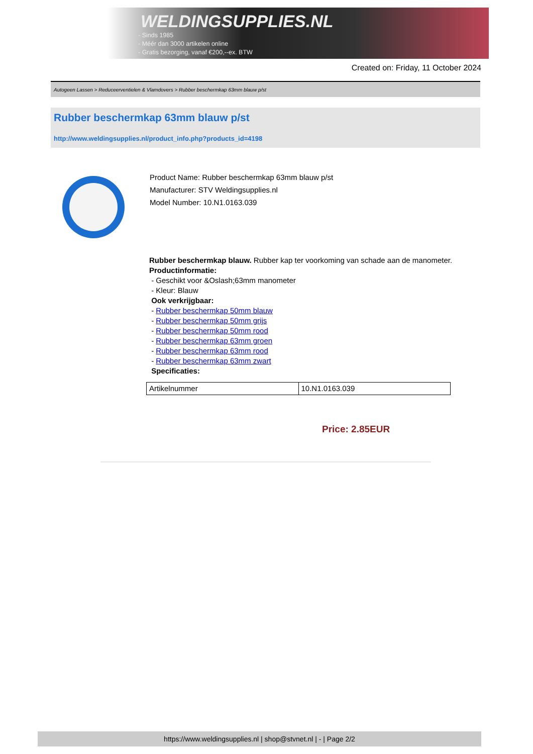WELDINGSUPPLIES.NL
- Sinds 1985
- Méér dan 3000 artikelen online
- Gratis bezorging, vanaf €200,--ex. BTW
Created on: Friday, 11 October 2024
Autogeen Lassen > Reduceerventielen & Vlamdovers > Rubber beschermkap 63mm blauw p/st
Rubber beschermkap 63mm blauw p/st
http://www.weldingsupplies.nl/product_info.php?products_id=4198
Product Name: Rubber beschermkap 63mm blauw p/st
Manufacturer: STV Weldingsupplies.nl
Model Number: 10.N1.0163.039
Rubber beschermkap blauw. Rubber kap ter voorkoming van schade aan de manometer.
Productinformatie:
- Geschikt voor &Oslash;63mm manometer
- Kleur: Blauw
Ook verkrijgbaar:
- Rubber beschermkap 50mm blauw
- Rubber beschermkap 50mm grijs
- Rubber beschermkap 50mm rood
- Rubber beschermkap 63mm groen
- Rubber beschermkap 63mm rood
- Rubber beschermkap 63mm zwart
Specificaties:
| Artikelnummer | 10.N1.0163.039 |
Price: 2.85EUR
https://www.weldingsupplies.nl | shop@stvnet.nl | - | Page 2/2